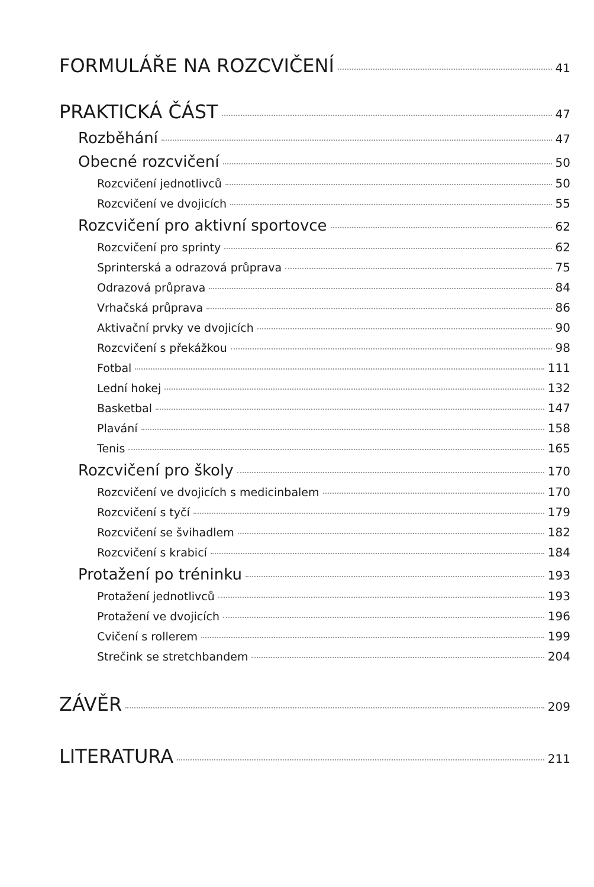FORMULÁŘE NA ROZCVIČENÍ 41
PRAKTICKÁ ČÁST 47
Rozběhání 47
Obecné rozcvičení 50
Rozcvičení jednotlivců 50
Rozcvičení ve dvojicích 55
Rozcvičení pro aktivní sportovce 62
Rozcvičení pro sprinty 62
Sprinterská a odrazová průprava 75
Odrazová průprava 84
Vrhačská průprava 86
Aktivační prvky ve dvojicích 90
Rozcvičení s překážkou 98
Fotbal 111
Lední hokej 132
Basketbal 147
Plavání 158
Tenis 165
Rozcvičení pro školy 170
Rozcvičení ve dvojicích s medicinbalem 170
Rozcvičení s tyčí 179
Rozcvičení se švihadlem 182
Rozcvičení s krabicí 184
Protažení po tréninku 193
Protažení jednotlivců 193
Protažení ve dvojicích 196
Cvičení s rollerem 199
Strečink se stretchbandem 204
ZÁVĚR 209
LITERATURA 211